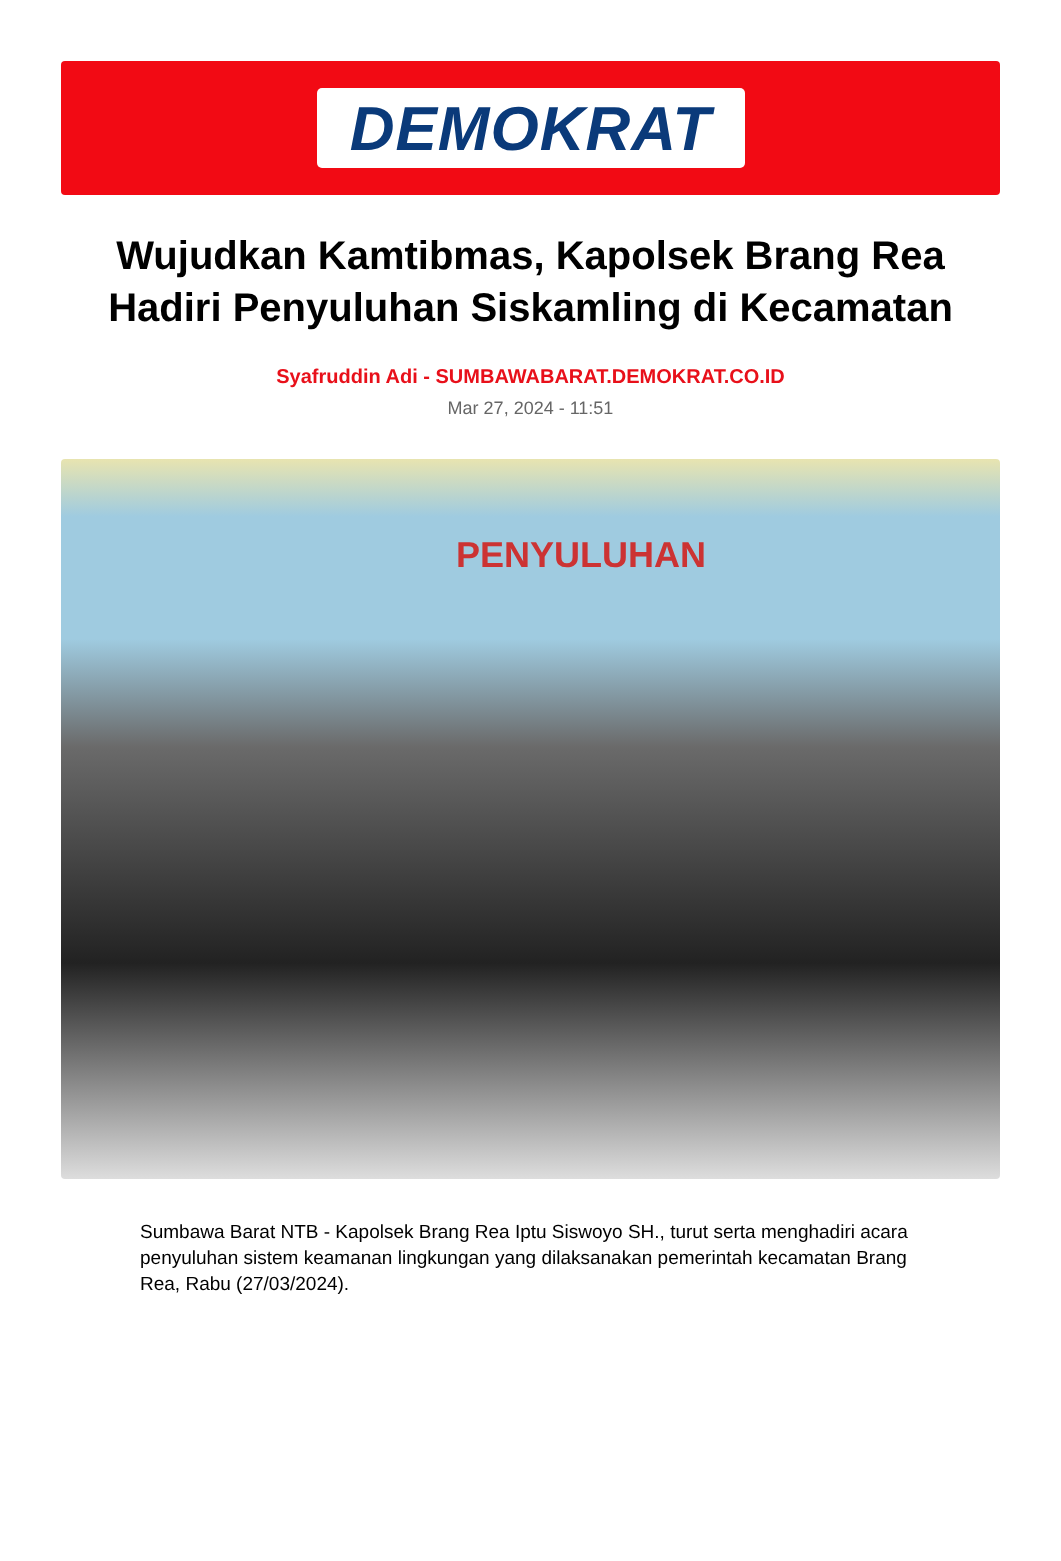DEMOKRAT
Wujudkan Kamtibmas, Kapolsek Brang Rea Hadiri Penyuluhan Siskamling di Kecamatan
Syafruddin Adi - SUMBAWABARAT.DEMOKRAT.CO.ID
Mar 27, 2024 - 11:51
PENYULUHAN
Sumbawa Barat NTB - Kapolsek Brang Rea Iptu Siswoyo SH., turut serta menghadiri acara penyuluhan sistem keamanan lingkungan yang dilaksanakan pemerintah kecamatan Brang Rea, Rabu (27/03/2024).